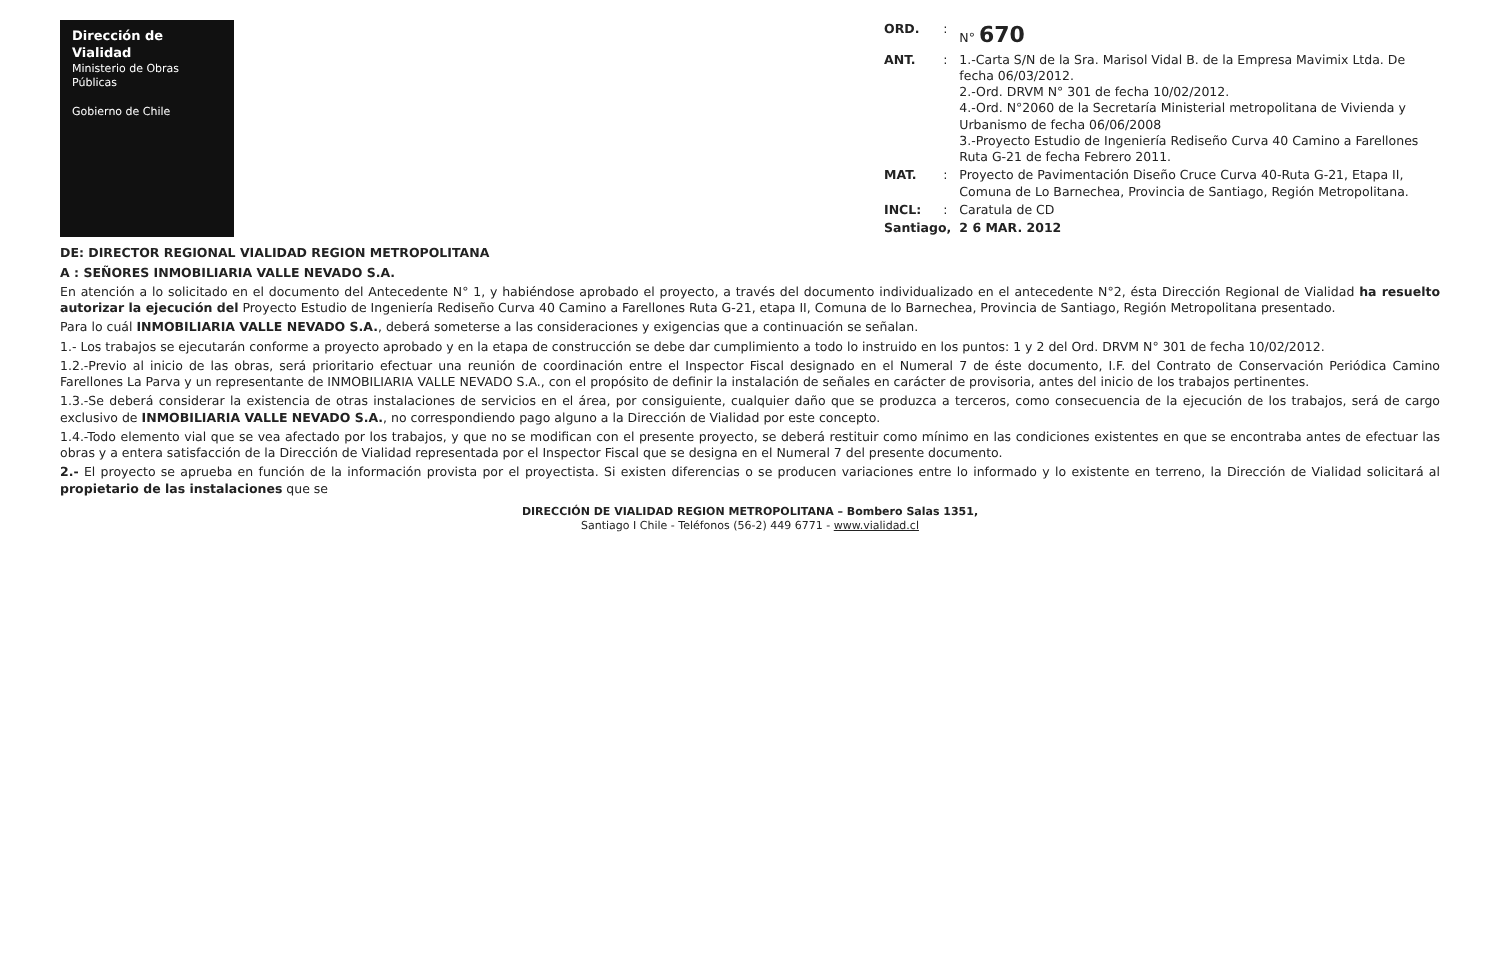Dirección de Vialidad
Ministerio de Obras Públicas
Gobierno de Chile
| ORD. | : | N° 670 |
| ANT. | : | 1.-Carta S/N de la Sra. Marisol Vidal B. de la Empresa Mavimix Ltda. De fecha 06/03/2012. 2.-Ord. DRVM N° 301 de fecha 10/02/2012. 4.-Ord. N°2060 de la Secretaría Ministerial metropolitana de Vivienda y Urbanismo de fecha 06/06/2008 3.-Proyecto Estudio de Ingeniería Rediseño Curva 40 Camino a Farellones Ruta G-21 de fecha Febrero 2011. |
| MAT. | : | Proyecto de Pavimentación Diseño Cruce Curva 40-Ruta G-21, Etapa II, Comuna de Lo Barnechea, Provincia de Santiago, Región Metropolitana. |
| INCL: | : | Caratula de CD |
| Santiago, | | 2 6 MAR. 2012 |
DE: DIRECTOR REGIONAL VIALIDAD REGION METROPOLITANA
A : SEÑORES INMOBILIARIA VALLE NEVADO S.A.
En atención a lo solicitado en el documento del Antecedente N° 1, y habiéndose aprobado el proyecto, a través del documento individualizado en el antecedente N°2, ésta Dirección Regional de Vialidad ha resuelto autorizar la ejecución del Proyecto Estudio de Ingeniería Rediseño Curva 40 Camino a Farellones Ruta G-21, etapa II, Comuna de lo Barnechea, Provincia de Santiago, Región Metropolitana presentado.
Para lo cuál INMOBILIARIA VALLE NEVADO S.A., deberá someterse a las consideraciones y exigencias que a continuación se señalan.
1.- Los trabajos se ejecutarán conforme a proyecto aprobado y en la etapa de construcción se debe dar cumplimiento a todo lo instruido en los puntos: 1 y 2 del Ord. DRVM N° 301 de fecha 10/02/2012.
1.2.-Previo al inicio de las obras, será prioritario efectuar una reunión de coordinación entre el Inspector Fiscal designado en el Numeral 7 de éste documento, I.F. del Contrato de Conservación Periódica Camino Farellones La Parva y un representante de INMOBILIARIA VALLE NEVADO S.A., con el propósito de definir la instalación de señales en carácter de provisoria, antes del inicio de los trabajos pertinentes.
1.3.-Se deberá considerar la existencia de otras instalaciones de servicios en el área, por consiguiente, cualquier daño que se produzca a terceros, como consecuencia de la ejecución de los trabajos, será de cargo exclusivo de INMOBILIARIA VALLE NEVADO S.A., no correspondiendo pago alguno a la Dirección de Vialidad por este concepto.
1.4.-Todo elemento vial que se vea afectado por los trabajos, y que no se modifican con el presente proyecto, se deberá restituir como mínimo en las condiciones existentes en que se encontraba antes de efectuar las obras y a entera satisfacción de la Dirección de Vialidad representada por el Inspector Fiscal que se designa en el Numeral 7 del presente documento.
2.- El proyecto se aprueba en función de la información provista por el proyectista. Si existen diferencias o se producen variaciones entre lo informado y lo existente en terreno, la Dirección de Vialidad solicitará al propietario de las instalaciones que se
DIRECCIÓN DE VIALIDAD REGION METROPOLITANA – Bombero Salas 1351,
Santiago I Chile - Teléfonos (56-2) 449 6771 - www.vialidad.cl